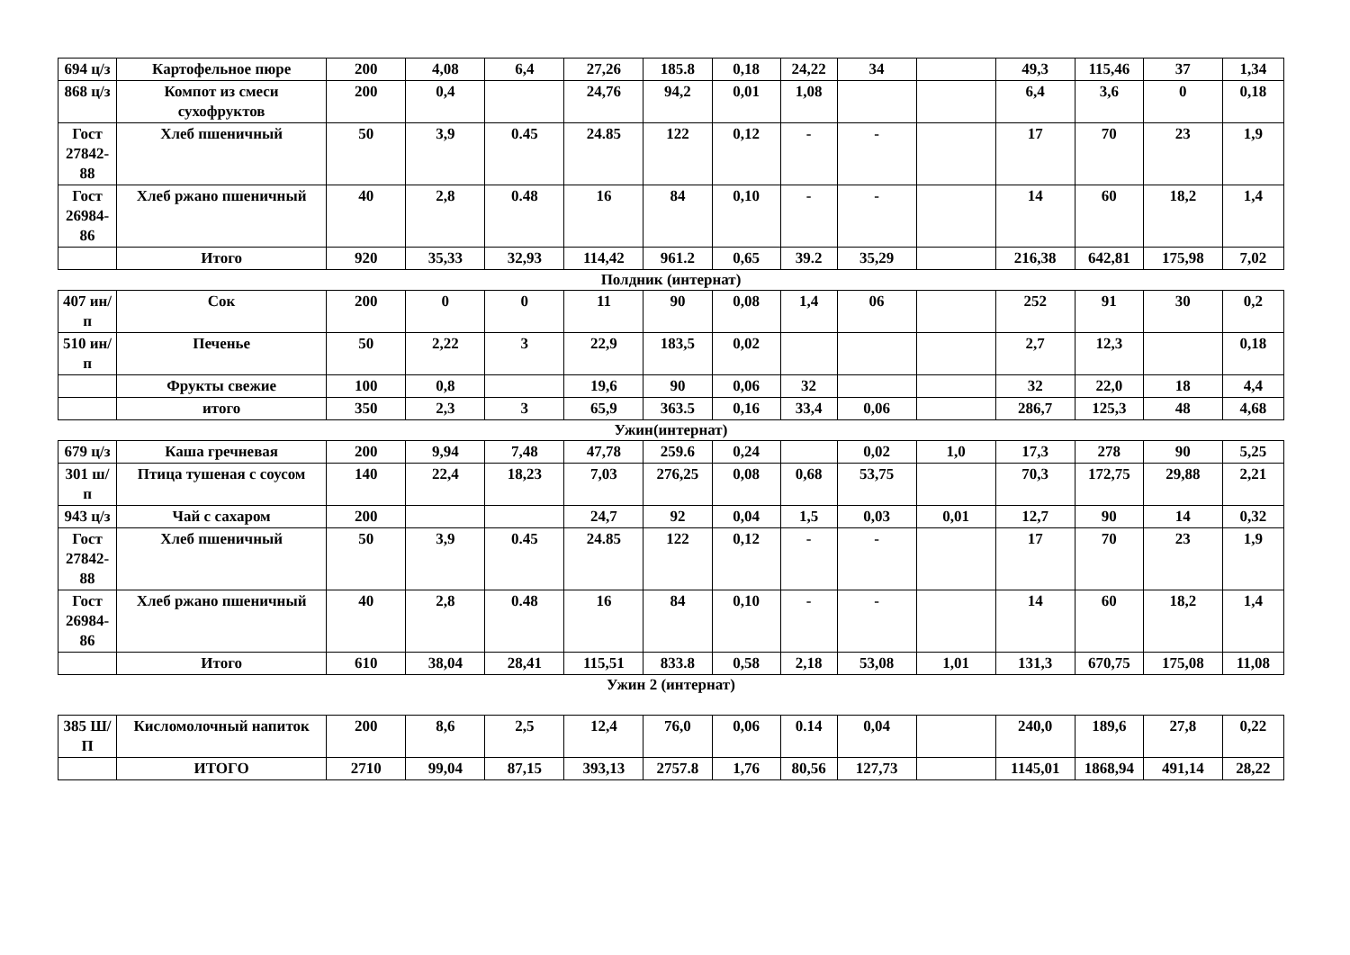| 694 ц/з | Картофельное пюре | 200 | 4,08 | 6,4 | 27,26 | 185.8 | 0,18 | 24,22 | 34 | | 49,3 | 115,46 | 37 | 1,34 |
| 868 ц/з | Компот из смеси сухофруктов | 200 | 0,4 | | 24,76 | 94,2 | 0,01 | 1,08 | | | 6,4 | 3,6 | 0 | 0,18 |
| Гост 27842-88 | Хлеб пшеничный | 50 | 3,9 | 0.45 | 24.85 | 122 | 0,12 | - | - | | 17 | 70 | 23 | 1,9 |
| Гост 26984-86 | Хлеб ржано пшеничный | 40 | 2,8 | 0.48 | 16 | 84 | 0,10 | - | - | | 14 | 60 | 18,2 | 1,4 |
| | Итого | 920 | 35,33 | 32,93 | 114,42 | 961.2 | 0,65 | 39.2 | 35,29 | | 216,38 | 642,81 | 175,98 | 7,02 |
Полдник (интернат)
| 407 ин/п | Сок | 200 | 0 | 0 | 11 | 90 | 0,08 | 1,4 | 06 | | 252 | 91 | 30 | 0,2 |
| 510 ин/п | Печенье | 50 | 2,22 | 3 | 22,9 | 183,5 | 0,02 | | | | 2,7 | 12,3 | | 0,18 |
| | Фрукты свежие | 100 | 0,8 | | 19,6 | 90 | 0,06 | 32 | | | 32 | 22,0 | 18 | 4,4 |
| | итого | 350 | 2,3 | 3 | 65,9 | 363.5 | 0,16 | 33,4 | 0,06 | | 286,7 | 125,3 | 48 | 4,68 |
Ужин(интернат)
| 679 ц/з | Каша гречневая | 200 | 9,94 | 7,48 | 47,78 | 259.6 | 0,24 | | 0,02 | 1,0 | 17,3 | 278 | 90 | 5,25 |
| 301 ш/п | Птица тушеная с соусом | 140 | 22,4 | 18,23 | 7,03 | 276,25 | 0,08 | 0,68 | 53,75 | | 70,3 | 172,75 | 29,88 | 2,21 |
| 943 ц/з | Чай с сахаром | 200 | | | 24,7 | 92 | 0,04 | 1,5 | 0,03 | 0,01 | 12,7 | 90 | 14 | 0,32 |
| Гост 27842-88 | Хлеб пшеничный | 50 | 3,9 | 0.45 | 24.85 | 122 | 0,12 | - | - | | 17 | 70 | 23 | 1,9 |
| Гост 26984-86 | Хлеб ржано пшеничный | 40 | 2,8 | 0.48 | 16 | 84 | 0,10 | - | - | | 14 | 60 | 18,2 | 1,4 |
| | Итого | 610 | 38,04 | 28,41 | 115,51 | 833.8 | 0,58 | 2,18 | 53,08 | 1,01 | 131,3 | 670,75 | 175,08 | 11,08 |
Ужин 2 (интернат)
| 385 Ш/П | Кисломолочный напиток | 200 | 8,6 | 2,5 | 12,4 | 76,0 | 0,06 | 0.14 | 0,04 | | 240,0 | 189,6 | 27,8 | 0,22 |
| | ИТОГО | 2710 | 99,04 | 87,15 | 393,13 | 2757.8 | 1,76 | 80,56 | 127,73 | | 1145,01 | 1868,94 | 491,14 | 28,22 |